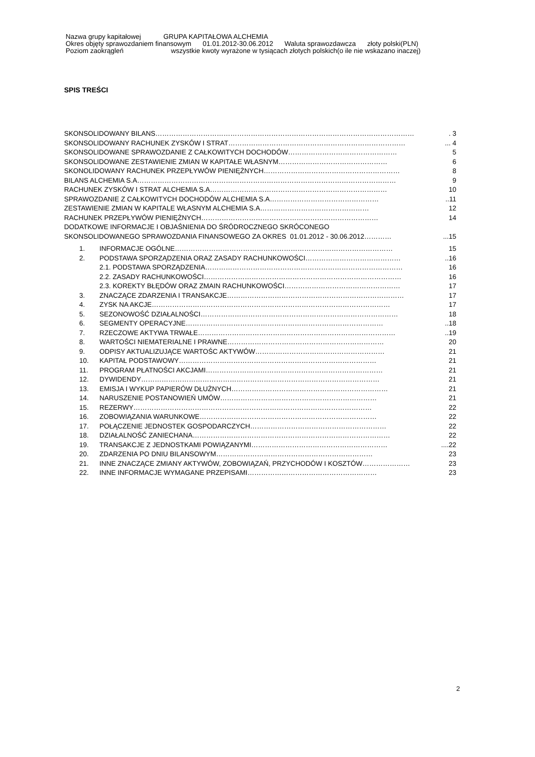Nazwa grupy kapitałowej GRUPA KAPITAŁOWA ALCHEMIA
Okres objęty sprawozdaniem finansowym 01.01.2012-30.06.2012 Waluta sprawozdawcza złoty polski(PLN)
Poziom zaokrągleń wszystkie kwoty wyrażone w tysiącach złotych polskich(o ile nie wskazano inaczej)
SPIS TREŚCI
SKONSOLIDOWANY BILANS ……………………………………………………………………………………………………. 3
SKONSOLIDOWANY RACHUNEK ZYSKÓW I STRAT ……………………………………………………………………... 4
SKONSOLIDOWANE SPRAWOZDANIE Z CAŁKOWITYCH DOCHODÓW ………………………………………… 5
SKONSOLIDOWANE ZESTAWIENIE ZMIAN W KAPITAŁE WŁASNYM ………………………………………… 6
SKONOLIDOWANY RACHUNEK PRZEPŁYWÓW PIENIĘŻNYCH …………………………………………………… 8
BILANS ALCHEMIA S.A …………………………………………………………………………………………………… 9
RACHUNEK ZYSKÓW I STRAT ALCHEMIA S.A …………………………………………………………………… 10
SPRAWOZDANIE Z CAŁKOWITYCH DOCHODÓW ALCHEMIA S.A …………………………………………..11
ZESTAWIENIE ZMIAN W KAPITALE WŁASNYM ALCHEMIA S.A ………………………………………… 12
RACHUNEK PRZEPŁYWÓW PIENIĘŻNYCH …………………………………………………………………… 14
DODATKOWE INFORMACJE I OBJAŚNIENIA DO ŚRÓDROCZNEGO SKRÓCONEGO
SKONSOLIDOWANEGO SPRAWOZDANIA FINANSOWEGO ZA OKRES 01.01.2012 - 30.06.2012 …………...15
1. INFORMACJE OGÓLNE …………………………………………………………………………………… 15
2. PODSTAWA SPORZĄDZENIA ORAZ ZASADY RACHUNKOWOŚCI ……………………………………..16
2.1. PODSTAWA SPORZĄDZENIA …………………………………………………………………………… 16
2.2. ZASADY RACHUNKOWOŚCI …………………………………………………………………………… 16
2.3. KOREKTY BŁĘDÓW ORAZ ZMAIN RACHUNKOWOŚCI …………………………………………… 17
3. ZNACZĄCE ZDARZENIA I TRANSAKCJE …………………………………………………………………… 17
4. ZYSK NA AKCJE …………………………………………………………………………………………… 17
5. SEZONOWOŚĆ DZIAŁALNOŚCI …………………………………………………………………………… 18
6. SEGMENTY OPERACYJNE ……………………………………………………………………………..18
7. RZECZOWE AKTYWA TRWAŁE ……………………………………………………………………………..19
8. WARTOŚCI NIEMATERIALNE I PRAWNE …………………………………………………………… 20
9. ODPISY AKTUALIZUJĄCE WARTOŚC AKTYWÓW ………………………………………………… 21
10. KAPITAŁ PODSTAWOWY …………………………………………………………………………… 21
11. PROGRAM PŁATNOŚCI AKCJAMI …………………………………………………………………… 21
12. DYWIDENDY …………………………………………………………………………………………… 21
13. EMISJA I WYKUP PAPIERÓW DŁUŻNYCH …………………………………………………………… 21
14. NARUSZENIE POSTANOWIEŃ UMÓW …………………………………………………………… 21
15. REZERWY …………………………………………………………………………………………… 22
16. ZOBOWIĄZANIA WARUNKOWE …………………………………………………………………… 22
17. POŁĄCZENIE JEDNOSTEK GOSPODARCZYCH …………………………………………………… 22
18. DZIAŁALNOŚĆ ZANIECHANA …………………………………………………………………………… 22
19. TRANSAKCJE Z JEDNOSTKAMI POWIĄZANYMI ……………………………………………………....22
20. ZDARZENIA PO DNIU BILANSOWYM …………………………………………………………… 23
21. INNE ZNACZĄCE ZMIANY AKTYWÓW, ZOBOWIĄZAŃ, PRZYCHODÓW I KOSZTÓW ………………… 23
22. INNE INFORMACJE WYMAGANE PRZEPISAMI ………………………………………………… 23
2